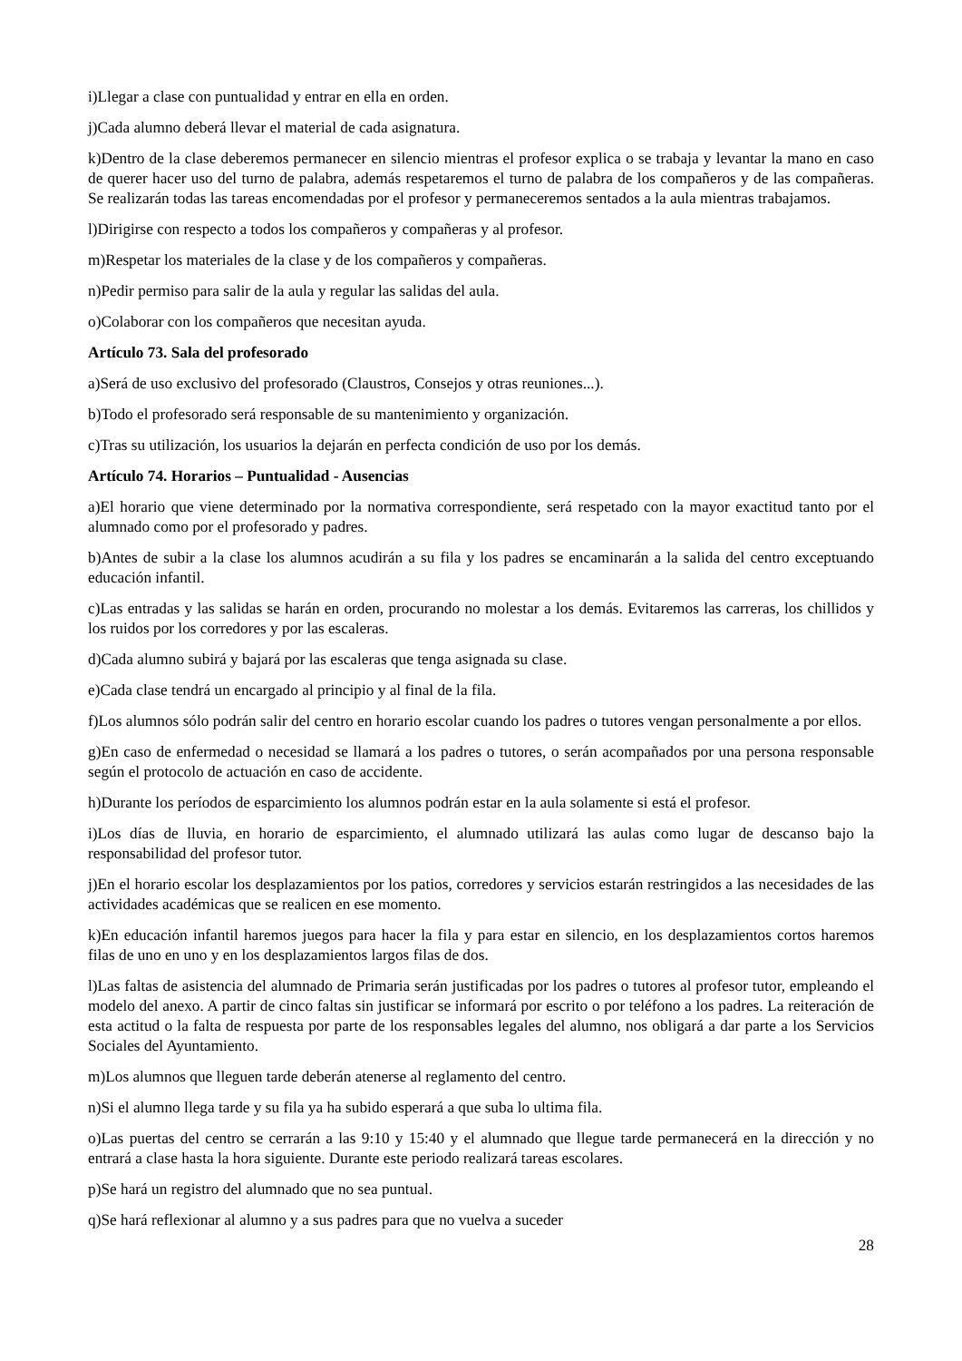i)Llegar a clase con puntualidad y entrar en ella en orden.
j)Cada alumno deberá llevar el material de cada asignatura.
k)Dentro de la clase deberemos permanecer en silencio mientras el profesor explica o se trabaja y levantar la mano en caso de querer hacer uso del turno de palabra, además respetaremos el turno de palabra de los compañeros y de las compañeras. Se realizarán todas las tareas encomendadas por el profesor y permaneceremos sentados a la aula mientras trabajamos.
l)Dirigirse con respecto a todos los compañeros y compañeras y al profesor.
m)Respetar los materiales de la clase y de los compañeros y compañeras.
n)Pedir permiso para salir de la aula y regular las salidas del aula.
o)Colaborar con los compañeros que necesitan ayuda.
Artículo 73. Sala del profesorado
a)Será de uso exclusivo del profesorado (Claustros, Consejos y otras reuniones...).
b)Todo el profesorado será responsable de su mantenimiento y organización.
c)Tras su utilización, los usuarios la dejarán en perfecta condición de uso por los demás.
Artículo 74. Horarios – Puntualidad - Ausencias
a)El horario que viene determinado por la normativa correspondiente, será respetado con la mayor exactitud tanto por el alumnado como por el profesorado y padres.
b)Antes de subir a la clase los alumnos acudirán a su fila y los padres se encaminarán a la salida del centro exceptuando educación infantil.
c)Las entradas y las salidas se harán en orden, procurando no molestar a los demás. Evitaremos las carreras, los chillidos y los ruidos por los corredores y por las escaleras.
d)Cada alumno subirá y bajará por las escaleras que tenga asignada su clase.
e)Cada clase tendrá un encargado al principio y al final de la fila.
f)Los alumnos sólo podrán salir del centro en horario escolar cuando los padres o tutores vengan personalmente a por ellos.
g)En caso de enfermedad o necesidad se llamará a los padres o tutores, o serán acompañados por una persona responsable según el protocolo de actuación en caso de accidente.
h)Durante los períodos de esparcimiento los alumnos podrán estar en la aula solamente si está el profesor.
i)Los días de lluvia, en horario de esparcimiento, el alumnado utilizará las aulas como lugar de descanso bajo la responsabilidad del profesor tutor.
j)En el horario escolar los desplazamientos por los patios, corredores y servicios estarán restringidos a las necesidades de las actividades académicas que se realicen en ese momento.
k)En educación infantil haremos juegos para hacer la fila y para estar en silencio, en los desplazamientos cortos haremos filas de uno en uno y en los desplazamientos largos filas de dos.
l)Las faltas de asistencia del alumnado de Primaria serán justificadas por los padres o tutores al profesor tutor, empleando el modelo del anexo. A partir de cinco faltas sin justificar se informará por escrito o por teléfono a los padres. La reiteración de esta actitud o la falta de respuesta por parte de los responsables legales del alumno, nos obligará a dar parte a los Servicios Sociales del Ayuntamiento.
m)Los alumnos que lleguen tarde deberán atenerse al reglamento del centro.
n)Si el alumno llega tarde y su fila ya ha subido esperará a que suba lo ultima fila.
o)Las puertas del centro se cerrarán a las 9:10 y 15:40 y el alumnado que llegue tarde permanecerá en la dirección y no entrará a clase hasta la hora siguiente. Durante este periodo realizará tareas escolares.
p)Se hará un registro del alumnado que no sea puntual.
q)Se hará reflexionar al alumno y a sus padres para que no vuelva a suceder
28